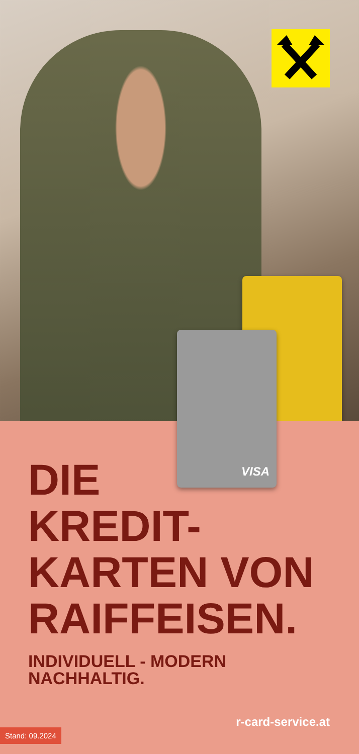VISA
DIE
KREDIT-
KARTEN VON
RAIFFEISEN.
INDIVIDUELL - MODERN
NACHHALTIG.
r-card-service.at
Stand: 09.2024